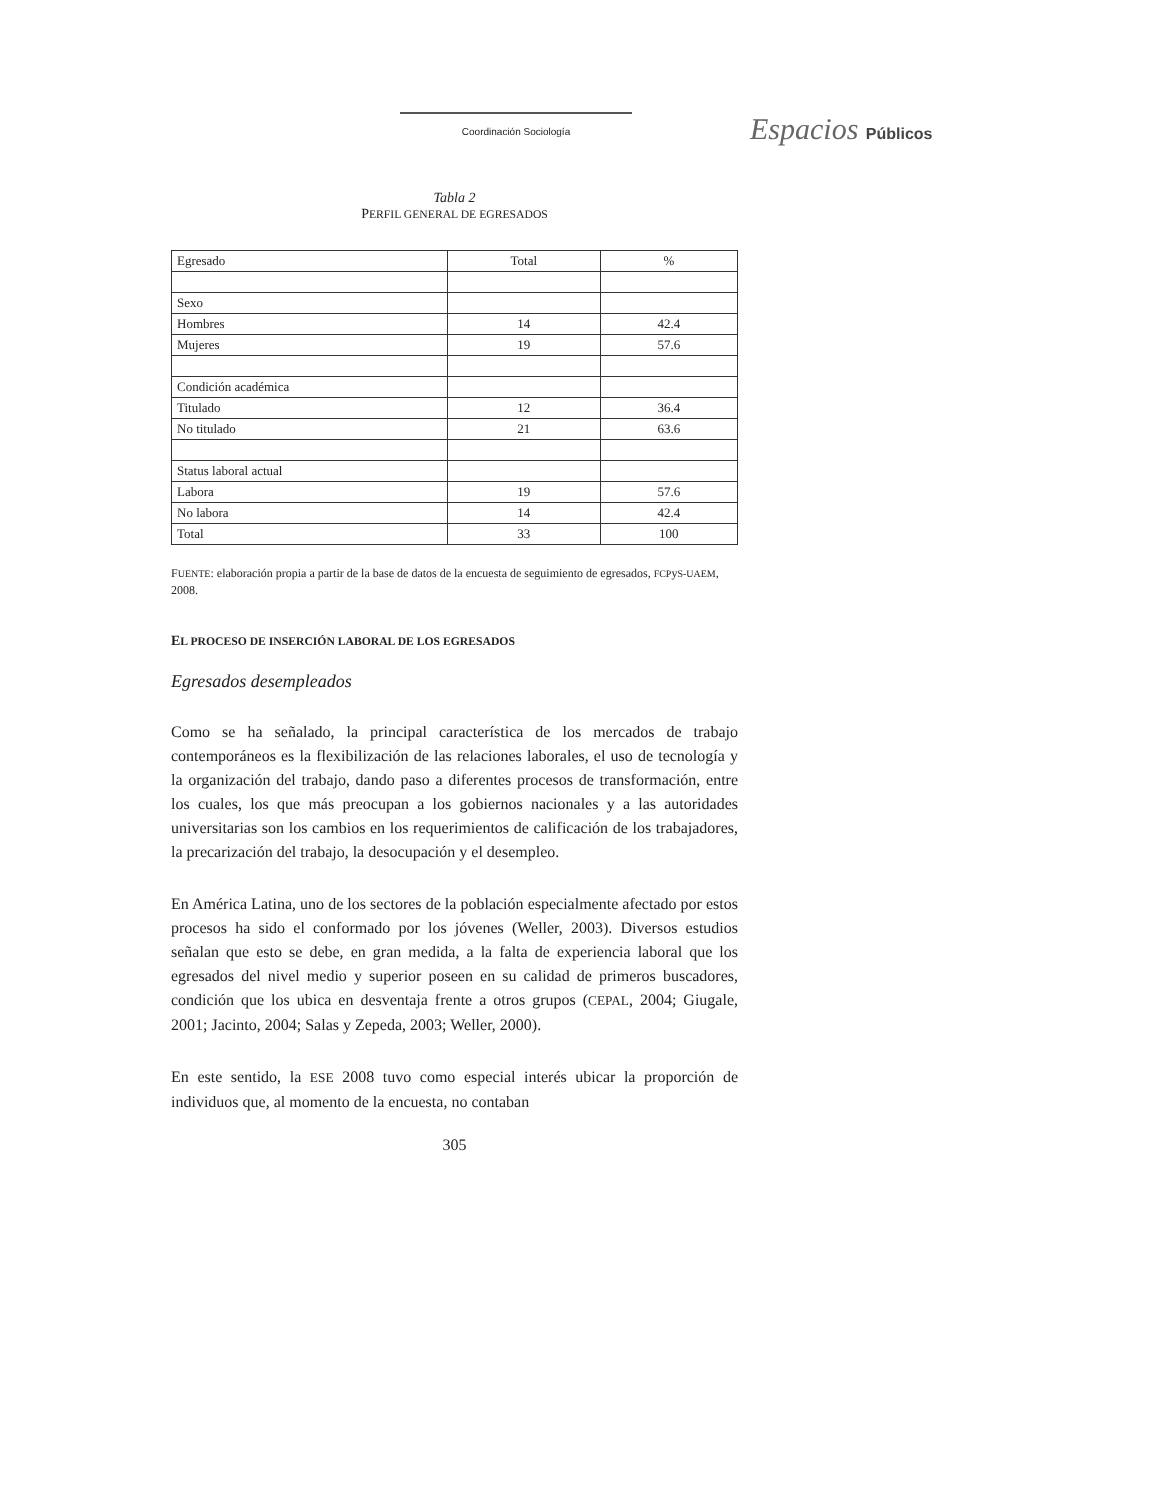Coordinación Sociología Espacios Públicos
Tabla 2
PERFIL GENERAL DE EGRESADOS
| Egresado | Total | % |
| Sexo | | |
| Hombres | 14 | 42.4 |
| Mujeres | 19 | 57.6 |
| Condición académica | | |
| Titulado | 12 | 36.4 |
| No titulado | 21 | 63.6 |
| Status laboral actual | | |
| Labora | 19 | 57.6 |
| No labora | 14 | 42.4 |
| Total | 33 | 100 |
FUENTE: elaboración propia a partir de la base de datos de la encuesta de seguimiento de egresados, FCPyS-UAEM, 2008.
EL PROCESO DE INSERCIÓN LABORAL DE LOS EGRESADOS
Egresados desempleados
Como se ha señalado, la principal característica de los mercados de trabajo contemporáneos es la flexibilización de las relaciones laborales, el uso de tecnología y la organización del trabajo, dando paso a diferentes procesos de transformación, entre los cuales, los que más preocupan a los gobiernos nacionales y a las autoridades universitarias son los cambios en los requerimientos de calificación de los trabajadores, la precarización del trabajo, la desocupación y el desempleo.
En América Latina, uno de los sectores de la población especialmente afectado por estos procesos ha sido el conformado por los jóvenes (Weller, 2003). Diversos estudios señalan que esto se debe, en gran medida, a la falta de experiencia laboral que los egresados del nivel medio y superior poseen en su calidad de primeros buscadores, condición que los ubica en desventaja frente a otros grupos (CEPAL, 2004; Giugale, 2001; Jacinto, 2004; Salas y Zepeda, 2003; Weller, 2000).
En este sentido, la ESE 2008 tuvo como especial interés ubicar la proporción de individuos que, al momento de la encuesta, no contaban
305